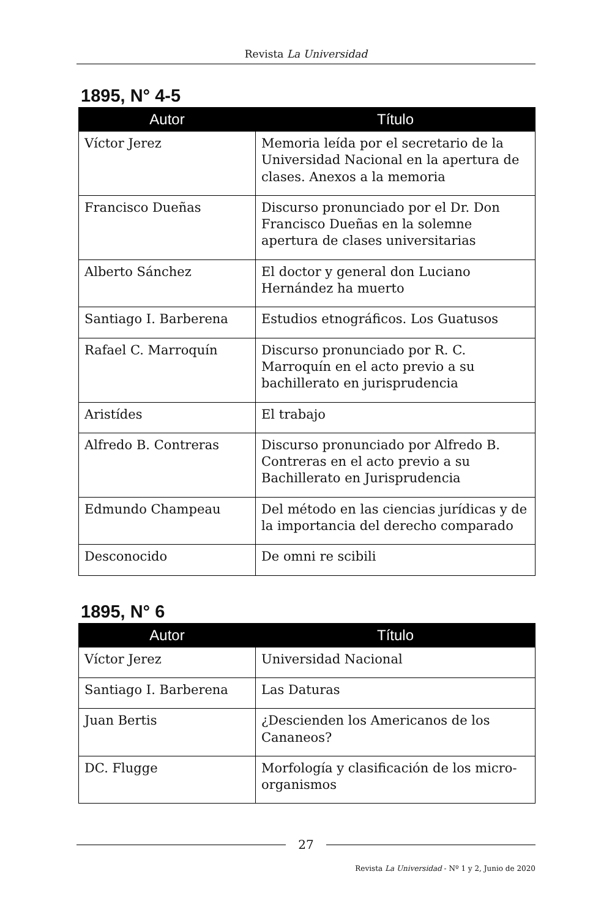Revista La Universidad
1895, N° 4-5
| Autor | Título |
| --- | --- |
| Víctor Jerez | Memoria leída por el secretario de la Universidad Nacional en la apertura de clases. Anexos a la memoria |
| Francisco Dueñas | Discurso pronunciado por el Dr. Don Francisco Dueñas en la solemne apertura de clases universitarias |
| Alberto Sánchez | El doctor y general don Luciano Hernández ha muerto |
| Santiago I. Barberena | Estudios etnográficos. Los Guatusos |
| Rafael C. Marroquín | Discurso pronunciado por R. C. Marroquín en el acto previo a su bachillerato en jurisprudencia |
| Aristídes | El trabajo |
| Alfredo B. Contreras | Discurso pronunciado por Alfredo B. Contreras en el acto previo a su Bachillerato en Jurisprudencia |
| Edmundo Champeau | Del método en las ciencias jurídicas y de la importancia del derecho comparado |
| Desconocido | De omni re scibili |
1895, N° 6
| Autor | Título |
| --- | --- |
| Víctor Jerez | Universidad Nacional |
| Santiago I. Barberena | Las Daturas |
| Juan Bertis | ¿Descienden los Americanos de los Cananeos? |
| DC. Flugge | Morfología y clasificación de los micro-organismos |
27
Revista La Universidad - Nº 1 y 2, Junio de 2020